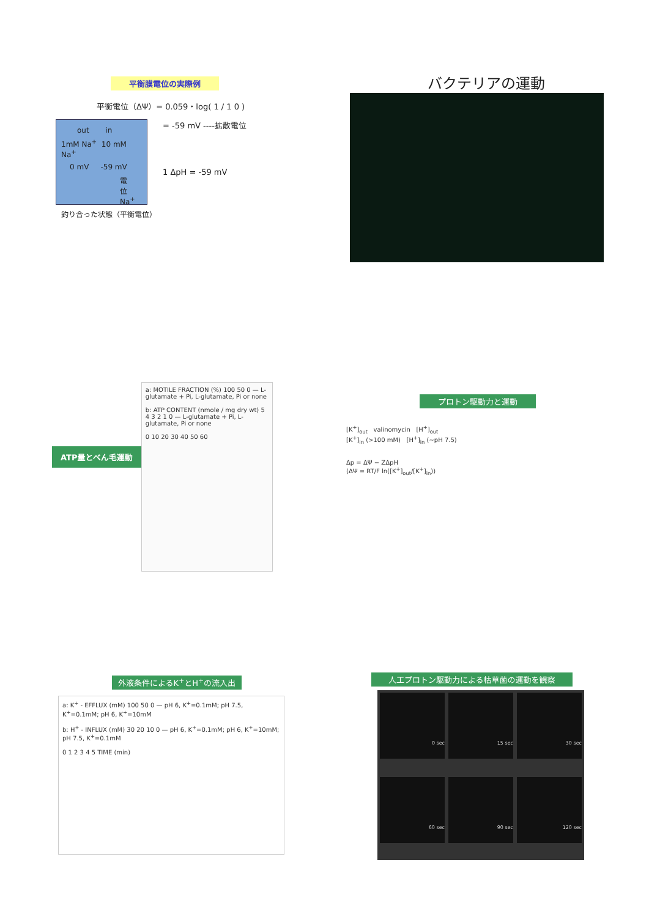平衡膜電位の実際例
平衡電位（ΔΨ）= 0.059・log( 1 / 1 0 )
out in
1mM Na<sup>+</sup> 10 mM Na<sup>+</sup>
0 mV -59 mV
電位
Na<sup>+</sup>
= -59 mV ----拡散電位
1 ΔpH = -59 mV
釣り合った状態（平衡電位）
バクテリアの運動
ATP量とべん毛運動
a: MOTILE FRACTION (%) 100 50 0 — L-glutamate + Pi, L-glutamate, Pi or none
b: ATP CONTENT (nmole / mg dry wt) 5 4 3 2 1 0 — L-glutamate + Pi, L-glutamate, Pi or none
0 10 20 30 40 50 60
プロトン駆動力と運動
[K<sup>+</sup>]<sub>out</sub> valinomycin [H<sup>+</sup>]<sub>out</sub>
[K<sup>+</sup>]<sub>in</sub> (>100 mM) [H<sup>+</sup>]<sub>in</sub> (~pH 7.5)
Δp = ΔΨ − ZΔpH
(ΔΨ = RT/F ln([K<sup>+</sup>]<sub>out</sub>/[K<sup>+</sup>]<sub>in</sub>))
外液条件によるK<sup>+</sup>とH<sup>+</sup>の流入出
a: K<sup>+</sup> - EFFLUX (mM) 100 50 0 — pH 6, K<sup>+</sup>=0.1mM; pH 7.5, K<sup>+</sup>=0.1mM; pH 6, K<sup>+</sup>=10mM
b: H<sup>+</sup> - INFLUX (mM) 30 20 10 0 — pH 6, K<sup>+</sup>=0.1mM; pH 6, K<sup>+</sup>=10mM; pH 7.5, K<sup>+</sup>=0.1mM
0 1 2 3 4 5 TIME (min)
人工プロトン駆動力による枯草菌の運動を観察
0 sec
15 sec
30 sec
60 sec
90 sec
120 sec